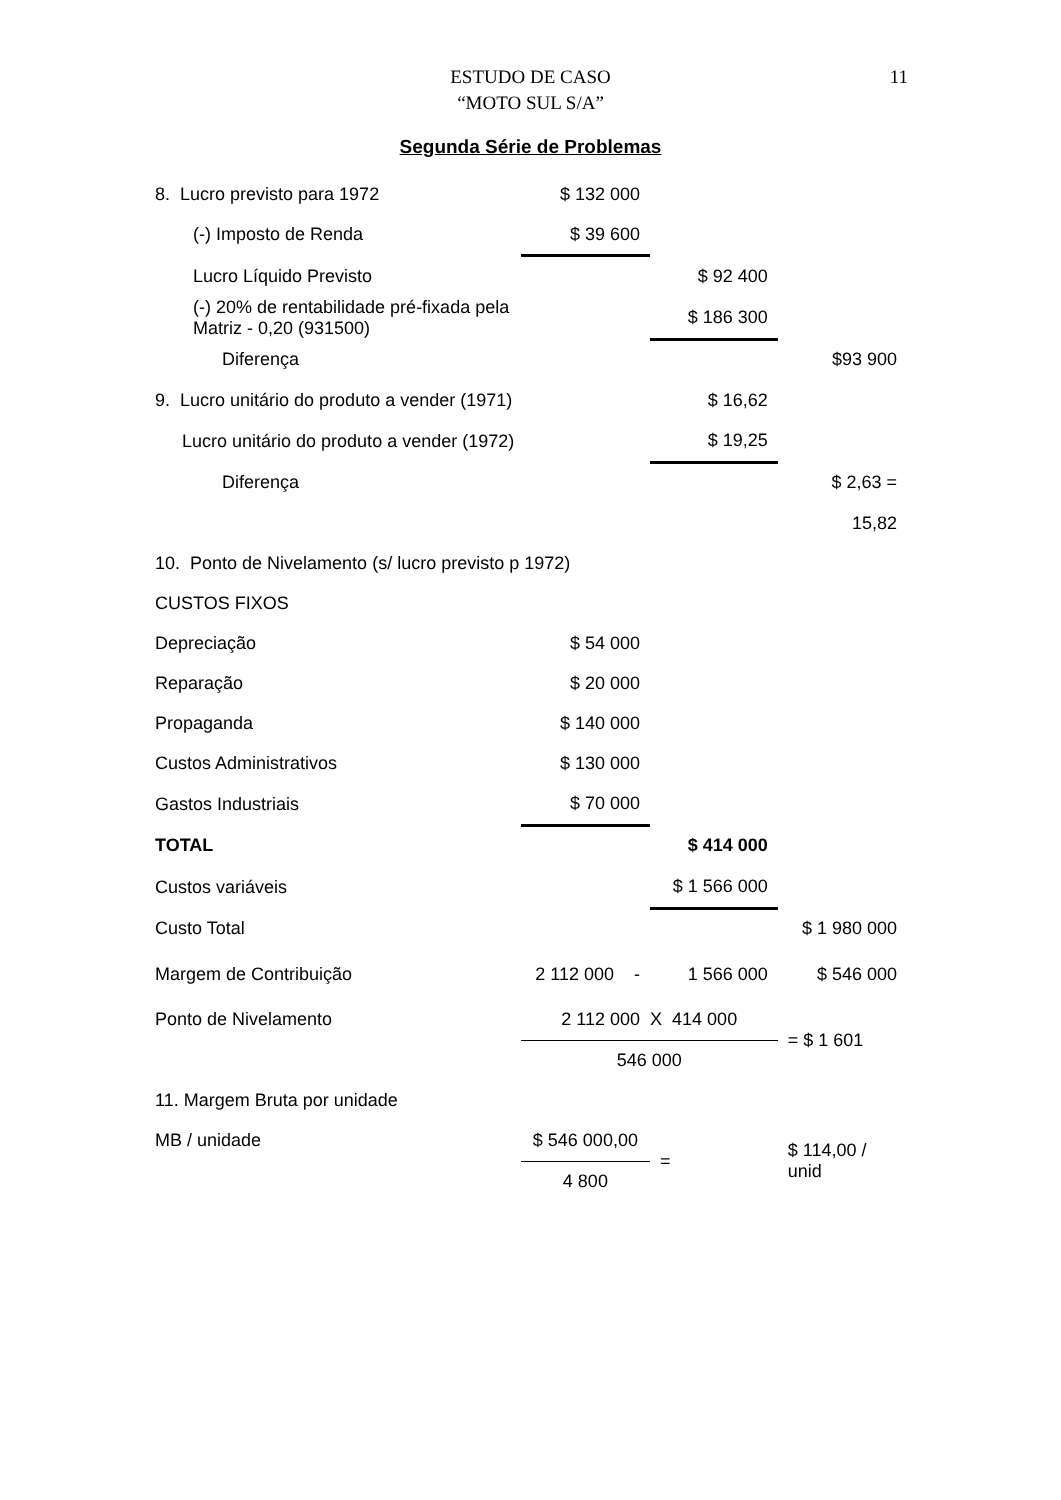ESTUDO DE CASO
“MOTO SUL S/A”
11
Segunda Série de Problemas
| 8. Lucro previsto para 1972 | $ 132 000 | | |
| (-) Imposto de Renda | $ 39 600 | | |
| Lucro Líquido Previsto | | $ 92 400 | |
| (-) 20% de rentabilidade pré-fixada pela Matriz - 0,20 (931500) | | $ 186 300 | |
| Diferença | | | $93 900 |
| 9. Lucro unitário do produto a vender (1971) | | $ 16,62 | |
| Lucro unitário do produto a vender (1972) | | $ 19,25 | |
| Diferença | | | $ 2,63 = |
| | | | 15,82 |
| 10. Ponto de Nivelamento (s/ lucro previsto p 1972) | | | |
| CUSTOS FIXOS | | | |
| Depreciação | $ 54 000 | | |
| Reparação | $ 20 000 | | |
| Propaganda | $ 140 000 | | |
| Custos Administrativos | $ 130 000 | | |
| Gastos Industriais | $ 70 000 | | |
| TOTAL | | $ 414 000 | |
| Custos variáveis | | $ 1 566 000 | |
| Custo Total | | | $ 1 980 000 |
| Margem de Contribuição | 2 112 000 - | 1 566 000 | $ 546 000 |
| Ponto de Nivelamento | 2 112 000 X 414 000 | | = $ 1 601 |
| | 546 000 | | |
| 11. Margem Bruta por unidade | | | |
| MB / unidade | $ 546 000,00 | = | $ 114,00 / unid |
| | 4 800 | | |